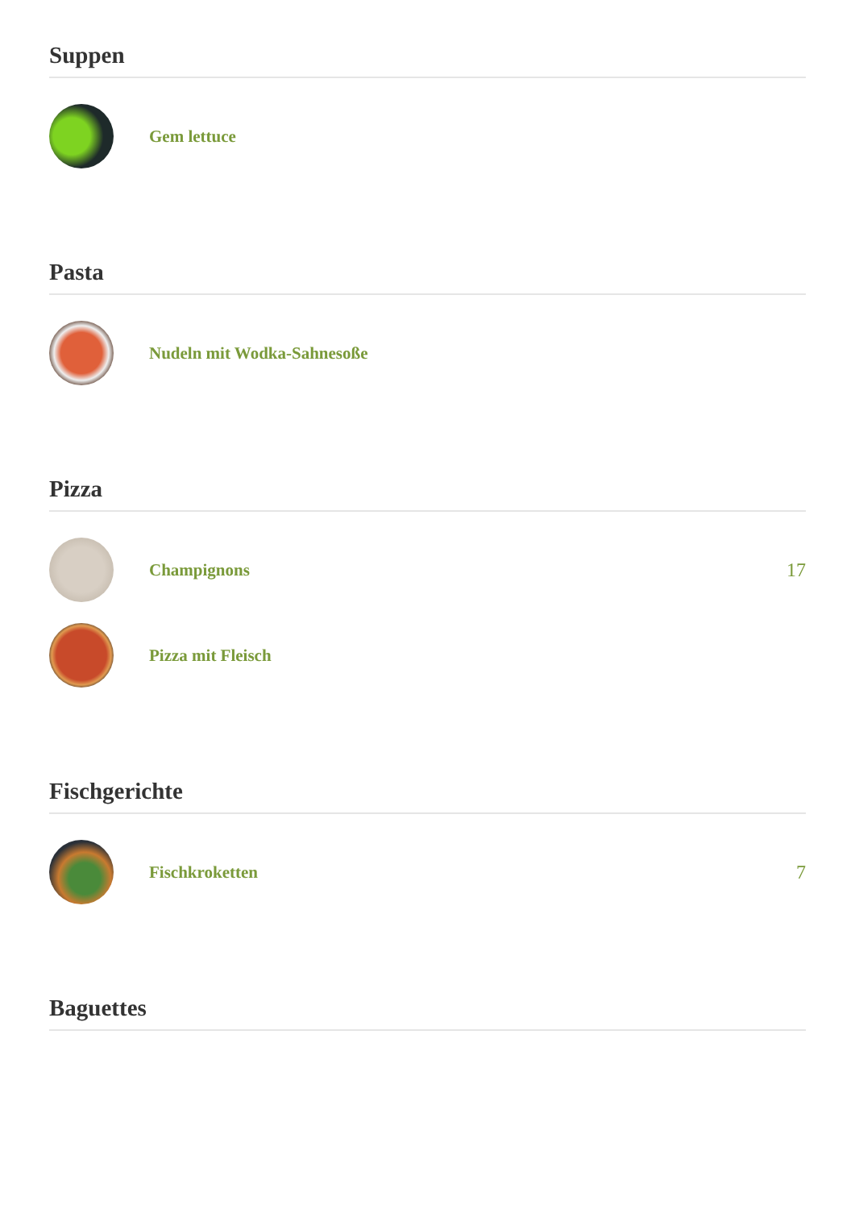Suppen
Gem lettuce
Pasta
Nudeln mit Wodka-Sahnesoße
Pizza
Champignons 17
Pizza mit Fleisch
Fischgerichte
Fischkroketten 7
Baguettes